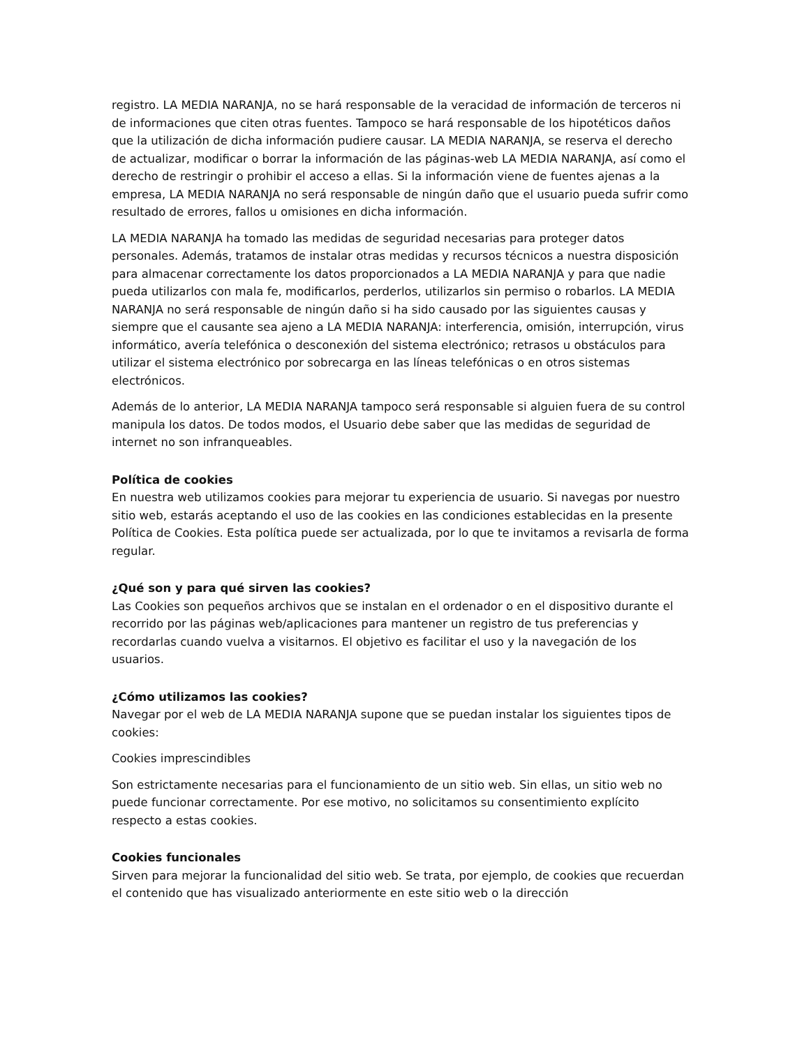registro. LA MEDIA NARANJA, no se hará responsable de la veracidad de información de terceros ni de informaciones que citen otras fuentes. Tampoco se hará responsable de los hipotéticos daños que la utilización de dicha información pudiere causar. LA MEDIA NARANJA, se reserva el derecho de actualizar, modificar o borrar la información de las páginas-web LA MEDIA NARANJA, así como el derecho de restringir o prohibir el acceso a ellas. Si la información viene de fuentes ajenas a la empresa, LA MEDIA NARANJA no será responsable de ningún daño que el usuario pueda sufrir como resultado de errores, fallos u omisiones en dicha información.
LA MEDIA NARANJA ha tomado las medidas de seguridad necesarias para proteger datos personales. Además, tratamos de instalar otras medidas y recursos técnicos a nuestra disposición para almacenar correctamente los datos proporcionados a LA MEDIA NARANJA y para que nadie pueda utilizarlos con mala fe, modificarlos, perderlos, utilizarlos sin permiso o robarlos. LA MEDIA NARANJA no será responsable de ningún daño si ha sido causado por las siguientes causas y siempre que el causante sea ajeno a LA MEDIA NARANJA: interferencia, omisión, interrupción, virus informático, avería telefónica o desconexión del sistema electrónico; retrasos u obstáculos para utilizar el sistema electrónico por sobrecarga en las líneas telefónicas o en otros sistemas electrónicos.
Además de lo anterior, LA MEDIA NARANJA tampoco será responsable si alguien fuera de su control manipula los datos. De todos modos, el Usuario debe saber que las medidas de seguridad de internet no son infranqueables.
Política de cookies
En nuestra web utilizamos cookies para mejorar tu experiencia de usuario. Si navegas por nuestro sitio web, estarás aceptando el uso de las cookies en las condiciones establecidas en la presente Política de Cookies. Esta política puede ser actualizada, por lo que te invitamos a revisarla de forma regular.
¿Qué son y para qué sirven las cookies?
Las Cookies son pequeños archivos que se instalan en el ordenador o en el dispositivo durante el recorrido por las páginas web/aplicaciones para mantener un registro de tus preferencias y recordarlas cuando vuelva a visitarnos. El objetivo es facilitar el uso y la navegación de los usuarios.
¿Cómo utilizamos las cookies?
Navegar por el web de LA MEDIA NARANJA supone que se puedan instalar los siguientes tipos de cookies:
Cookies imprescindibles
Son estrictamente necesarias para el funcionamiento de un sitio web. Sin ellas, un sitio web no puede funcionar correctamente. Por ese motivo, no solicitamos su consentimiento explícito respecto a estas cookies.
Cookies funcionales
Sirven para mejorar la funcionalidad del sitio web. Se trata, por ejemplo, de cookies que recuerdan el contenido que has visualizado anteriormente en este sitio web o la dirección